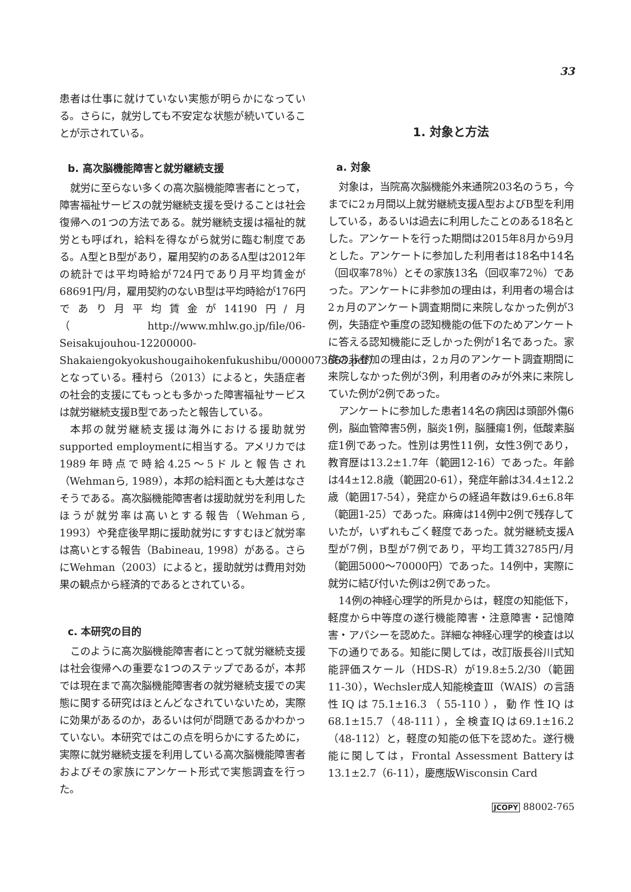33
患者は仕事に就けていない実態が明らかになっている。さらに，就労しても不安定な状態が続いていることが示されている。
b. 高次脳機能障害と就労継続支援
就労に至らない多くの高次脳機能障害者にとって，障害福祉サービスの就労継続支援を受けることは社会復帰への1つの方法である。就労継続支援は福祉的就労とも呼ばれ，給料を得ながら就労に臨む制度である。A型とB型があり，雇用契約のあるA型は2012年の統計では平均時給が724円であり月平均賃金が68691円/月，雇用契約のないB型は平均時給が176円であり月平均賃金が14190円/月（http://www.mhlw.go.jp/file/06-Seisakujouhou-12200000-Shakaiengokyokushougaihokenfukushibu/0000073653.pdf）となっている。種村ら（2013）によると，失語症者の社会的支援にてもっとも多かった障害福祉サービスは就労継続支援B型であったと報告している。
本邦の就労継続支援は海外における援助就労supported employmentに相当する。アメリカでは1989年時点で時給4.25～5ドルと報告され（Wehmanら, 1989），本邦の給料面とも大差はなさそうである。高次脳機能障害者は援助就労を利用したほうが就労率は高いとする報告（Wehmanら, 1993）や発症後早期に援助就労にすすむほど就労率は高いとする報告（Babineau, 1998）がある。さらにWehman（2003）によると，援助就労は費用対効果の観点から経済的であるとされている。
c. 本研究の目的
このように高次脳機能障害者にとって就労継続支援は社会復帰への重要な1つのステップであるが，本邦では現在まで高次脳機能障害者の就労継続支援での実態に関する研究はほとんどなされていないため，実際に効果があるのか，あるいは何が問題であるかわかっていない。本研究ではこの点を明らかにするために，実際に就労継続支援を利用している高次脳機能障害者およびその家族にアンケート形式で実態調査を行った。
1. 対象と方法
a. 対象
対象は，当院高次脳機能外来通院203名のうち，今までに2ヵ月間以上就労継続支援A型およびB型を利用している，あるいは過去に利用したことのある18名とした。アンケートを行った期間は2015年8月から9月とした。アンケートに参加した利用者は18名中14名（回収率78％）とその家族13名（回収率72％）であった。アンケートに非参加の理由は，利用者の場合は2ヵ月のアンケート調査期間に来院しなかった例が3例，失語症や重度の認知機能の低下のためアンケートに答える認知機能に乏しかった例が1名であった。家族の非参加の理由は，2ヵ月のアンケート調査期間に来院しなかった例が3例，利用者のみが外来に来院していた例が2例であった。
アンケートに参加した患者14名の病因は頭部外傷6例，脳血管障害5例，脳炎1例，脳腫瘍1例，低酸素脳症1例であった。性別は男性11例，女性3例であり，教育歴は13.2±1.7年（範囲12-16）であった。年齢は44±12.8歳（範囲20-61），発症年齢は34.4±12.2歳（範囲17-54），発症からの経過年数は9.6±6.8年（範囲1-25）であった。麻痺は14例中2例で残存していたが，いずれもごく軽度であった。就労継続支援A型が7例，B型が7例であり，平均工賃32785円/月（範囲5000～70000円）であった。14例中，実際に就労に結び付いた例は2例であった。
14例の神経心理学的所見からは，軽度の知能低下，軽度から中等度の遂行機能障害・注意障害・記憶障害・アパシーを認めた。詳細な神経心理学的検査は以下の通りである。知能に関しては，改訂版長谷川式知能評価スケール（HDS-R）が19.8±5.2/30（範囲11-30），Wechsler成人知能検査Ⅲ（WAIS）の言語性IQは75.1±16.3（55-110），動作性IQは68.1±15.7（48-111），全検査IQは69.1±16.2（48-112）と，軽度の知能の低下を認めた。遂行機能に関しては，Frontal Assessment Batteryは13.1±2.7（6-11），慶應版Wisconsin Card
JCOPY 88002-765